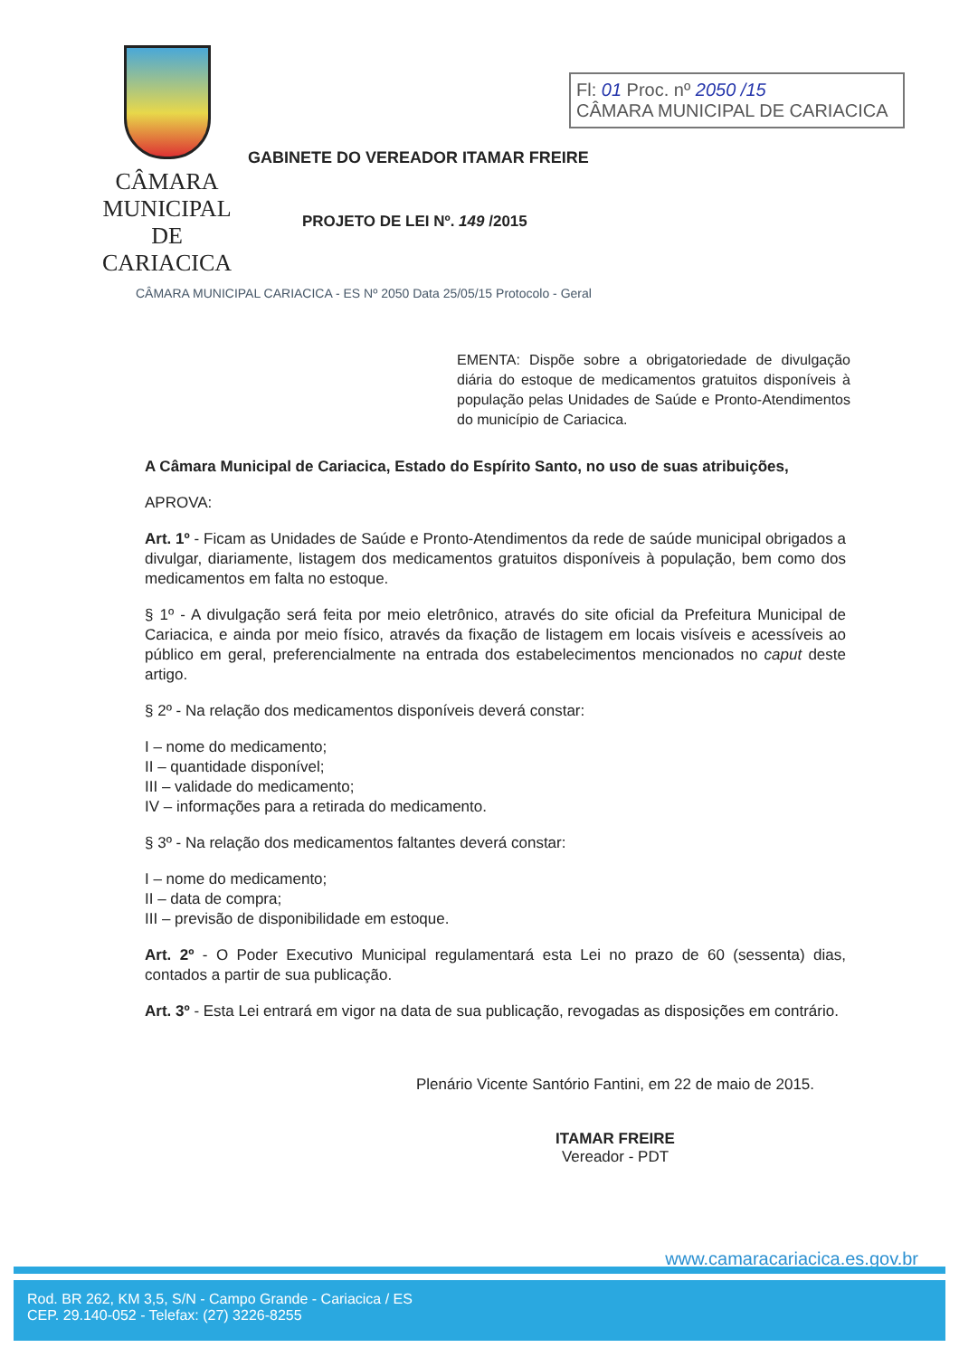CÂMARA MUNICIPAL
DE CARIACICA
Fl: 01 Proc. nº 2050 /15
CÂMARA MUNICIPAL DE CARIACICA
GABINETE DO VEREADOR ITAMAR FREIRE
PROJETO DE LEI Nº. 149 /2015
CÂMARA MUNICIPAL CARIACICA - ES Nº 2050 Data 25/05/15 Protocolo - Geral
EMENTA: Dispõe sobre a obrigatoriedade de divulgação diária do estoque de medicamentos gratuitos disponíveis à população pelas Unidades de Saúde e Pronto-Atendimentos do município de Cariacica.
A Câmara Municipal de Cariacica, Estado do Espírito Santo, no uso de suas atribuições,
APROVA:
Art. 1º - Ficam as Unidades de Saúde e Pronto-Atendimentos da rede de saúde municipal obrigados a divulgar, diariamente, listagem dos medicamentos gratuitos disponíveis à população, bem como dos medicamentos em falta no estoque.
§ 1º - A divulgação será feita por meio eletrônico, através do site oficial da Prefeitura Municipal de Cariacica, e ainda por meio físico, através da fixação de listagem em locais visíveis e acessíveis ao público em geral, preferencialmente na entrada dos estabelecimentos mencionados no caput deste artigo.
§ 2º - Na relação dos medicamentos disponíveis deverá constar:
I – nome do medicamento;
II – quantidade disponível;
III – validade do medicamento;
IV – informações para a retirada do medicamento.
§ 3º - Na relação dos medicamentos faltantes deverá constar:
I – nome do medicamento;
II – data de compra;
III – previsão de disponibilidade em estoque.
Art. 2º - O Poder Executivo Municipal regulamentará esta Lei no prazo de 60 (sessenta) dias, contados a partir de sua publicação.
Art. 3º - Esta Lei entrará em vigor na data de sua publicação, revogadas as disposições em contrário.
Plenário Vicente Santório Fantini, em 22 de maio de 2015.
ITAMAR FREIRE
Vereador - PDT
www.camaracariacica.es.gov.br
Rod. BR 262, KM 3,5, S/N - Campo Grande - Cariacica / ES
CEP. 29.140-052 - Telefax: (27) 3226-8255